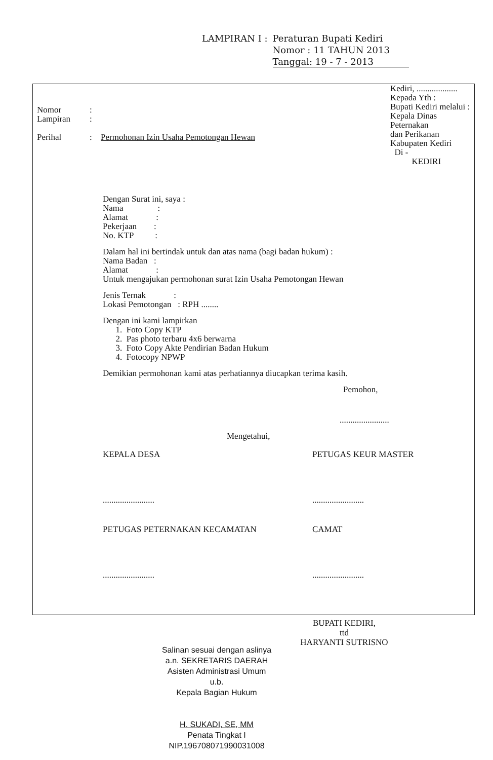| LAMPIRAN I : | Peraturan Bupati Kediri Nomor : 11 TAHUN 2013 Tanggal: 19 - 7 - 2013 |
Kediri, ...................
Kepada Yth :
Bupati Kediri melalui :
Kepala Dinas Peternakan
dan Perikanan
Kabupaten Kediri
Di -
KEDIRI
| Nomor | : | |
| Lampiran | : | |
| Perihal | : | Permohonan Izin Usaha Pemotongan Hewan |
Dengan Surat ini, saya :
Nama :
Alamat :
Pekerjaan :
No. KTP :
Dalam hal ini bertindak untuk dan atas nama (bagi badan hukum) :
Nama Badan :
Alamat :
Untuk mengajukan permohonan surat Izin Usaha Pemotongan Hewan
Jenis Ternak :
Lokasi Pemotongan : RPH ........
Dengan ini kami lampirkan
1. Foto Copy KTP
2. Pas photo terbaru 4x6 berwarna
3. Foto Copy Akte Pendirian Badan Hukum
4. Fotocopy NPWP
Demikian permohonan kami atas perhatiannya diucapkan terima kasih.
Pemohon,
.......................
Mengetahui,
KEPALA DESA
........................
PETUGAS KEUR MASTER
........................
PETUGAS PETERNAKAN KECAMATAN
........................
CAMAT
........................
BUPATI KEDIRI,
ttd
HARYANTI SUTRISNO
Salinan sesuai dengan aslinya
a.n. SEKRETARIS DAERAH
Asisten Administrasi Umum
u.b.
Kepala Bagian Hukum
H. SUKADI, SE, MM
Penata Tingkat I
NIP.196708071990031008